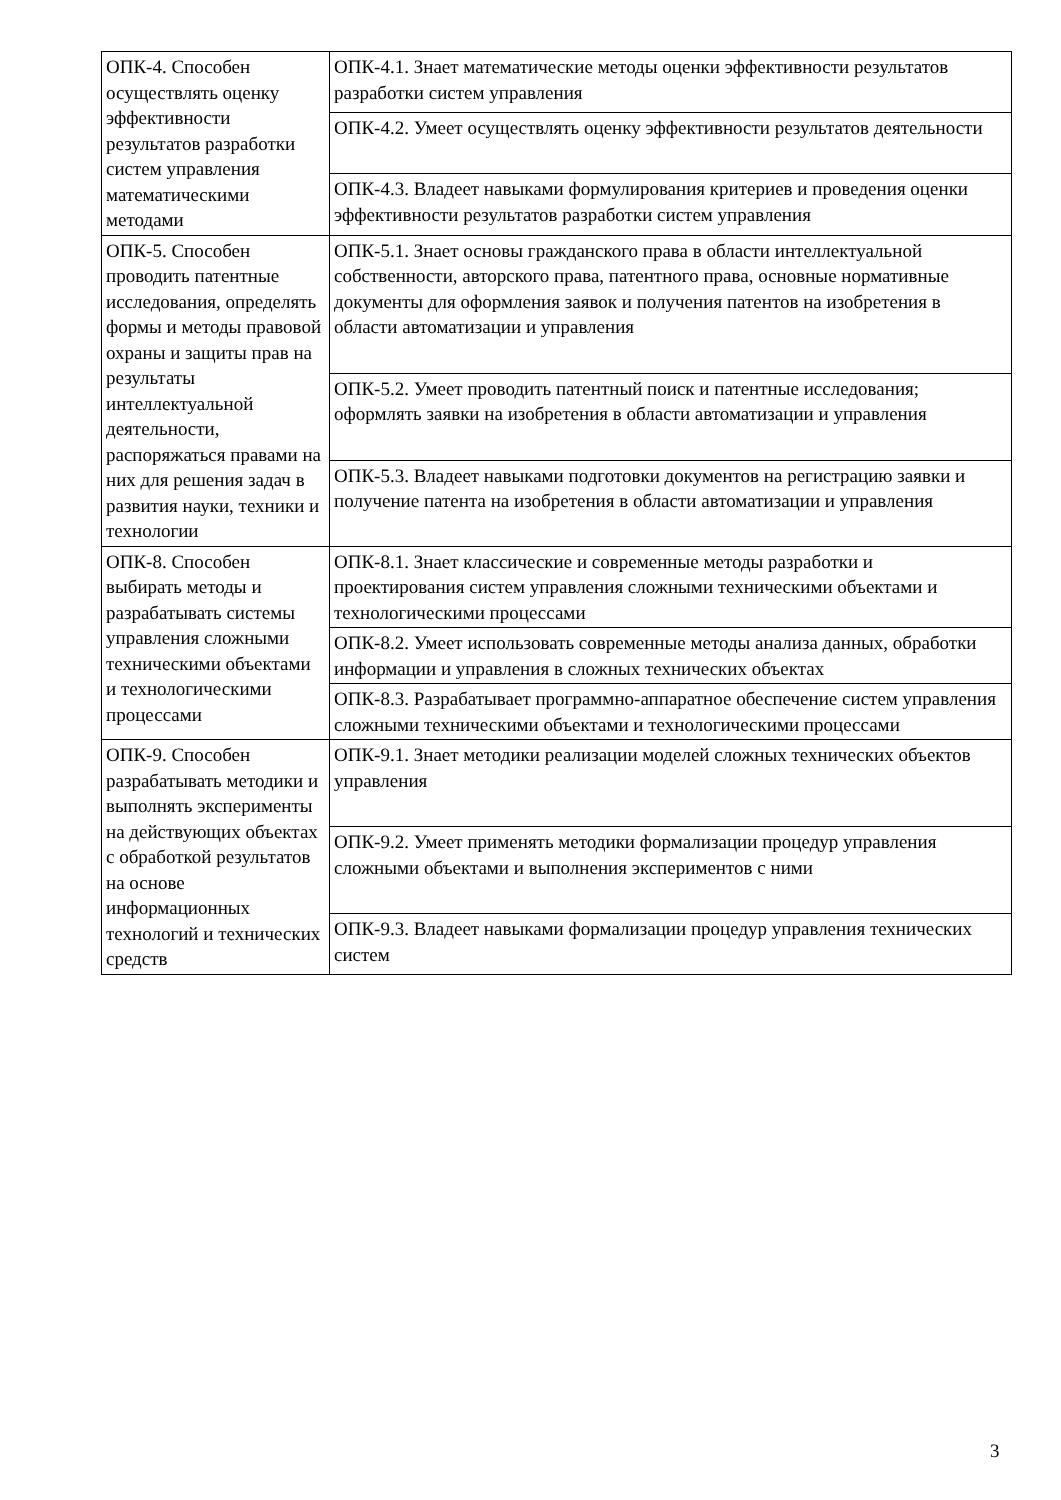| ОПК-4. Способен осуществлять оценку эффективности результатов разработки систем управления математическими методами | ОПК-4.1. Знает математические методы оценки эффективности результатов разработки систем управления |
| | ОПК-4.2. Умеет осуществлять оценку эффективности результатов деятельности |
| | ОПК-4.3. Владеет навыками формулирования критериев и проведения оценки эффективности результатов разработки систем управления |
| ОПК-5. Способен проводить патентные исследования, определять формы и методы правовой охраны и защиты прав на результаты интеллектуальной деятельности, распоряжаться правами на них для решения задач в развития науки, техники и технологии | ОПК-5.1. Знает основы гражданского права в области интеллектуальной собственности, авторского права, патентного права, основные нормативные документы для оформления заявок и получения патентов на изобретения в области автоматизации и управления |
| | ОПК-5.2. Умеет проводить патентный поиск и патентные исследования; оформлять заявки на изобретения в области автоматизации и управления |
| | ОПК-5.3. Владеет навыками подготовки документов на регистрацию заявки и получение патента на изобретения в области автоматизации и управления |
| ОПК-8. Способен выбирать методы и разрабатывать системы управления сложными техническими объектами и технологическими процессами | ОПК-8.1. Знает классические и современные методы разработки и проектирования систем управления сложными техническими объектами и технологическими процессами |
| | ОПК-8.2. Умеет использовать современные методы анализа данных, обработки информации и управления в сложных технических объектах |
| | ОПК-8.3. Разрабатывает программно-аппаратное обеспечение систем управления сложными техническими объектами и технологическими процессами |
| ОПК-9. Способен разрабатывать методики и выполнять эксперименты на действующих объектах с обработкой результатов на основе информационных технологий и технических средств | ОПК-9.1. Знает методики реализации моделей сложных технических объектов управления |
| | ОПК-9.2. Умеет применять методики формализации процедур управления сложными объектами и выполнения экспериментов с ними |
| | ОПК-9.3. Владеет навыками формализации процедур управления технических систем |
3